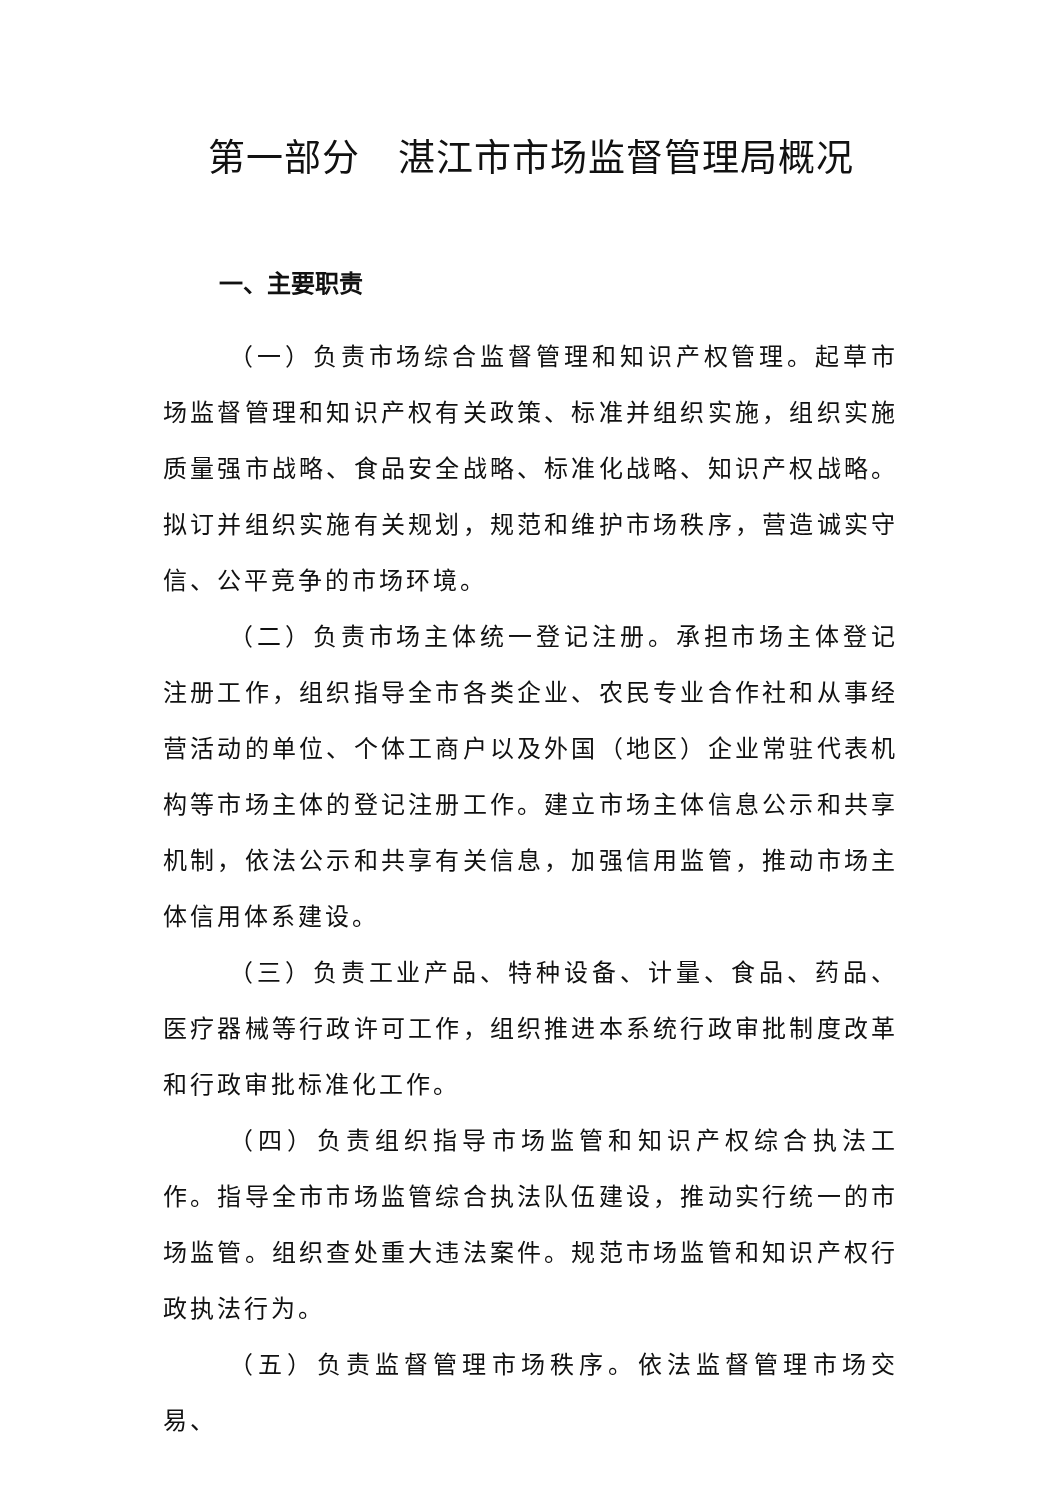第一部分　湛江市市场监督管理局概况
一、主要职责
（一）负责市场综合监督管理和知识产权管理。起草市场监督管理和知识产权有关政策、标准并组织实施，组织实施质量强市战略、食品安全战略、标准化战略、知识产权战略。拟订并组织实施有关规划，规范和维护市场秩序，营造诚实守信、公平竞争的市场环境。
（二）负责市场主体统一登记注册。承担市场主体登记注册工作，组织指导全市各类企业、农民专业合作社和从事经营活动的单位、个体工商户以及外国（地区）企业常驻代表机构等市场主体的登记注册工作。建立市场主体信息公示和共享机制，依法公示和共享有关信息，加强信用监管，推动市场主体信用体系建设。
（三）负责工业产品、特种设备、计量、食品、药品、医疗器械等行政许可工作，组织推进本系统行政审批制度改革和行政审批标准化工作。
（四）负责组织指导市场监管和知识产权综合执法工作。指导全市市场监管综合执法队伍建设，推动实行统一的市场监管。组织查处重大违法案件。规范市场监管和知识产权行政执法行为。
（五）负责监督管理市场秩序。依法监督管理市场交易、